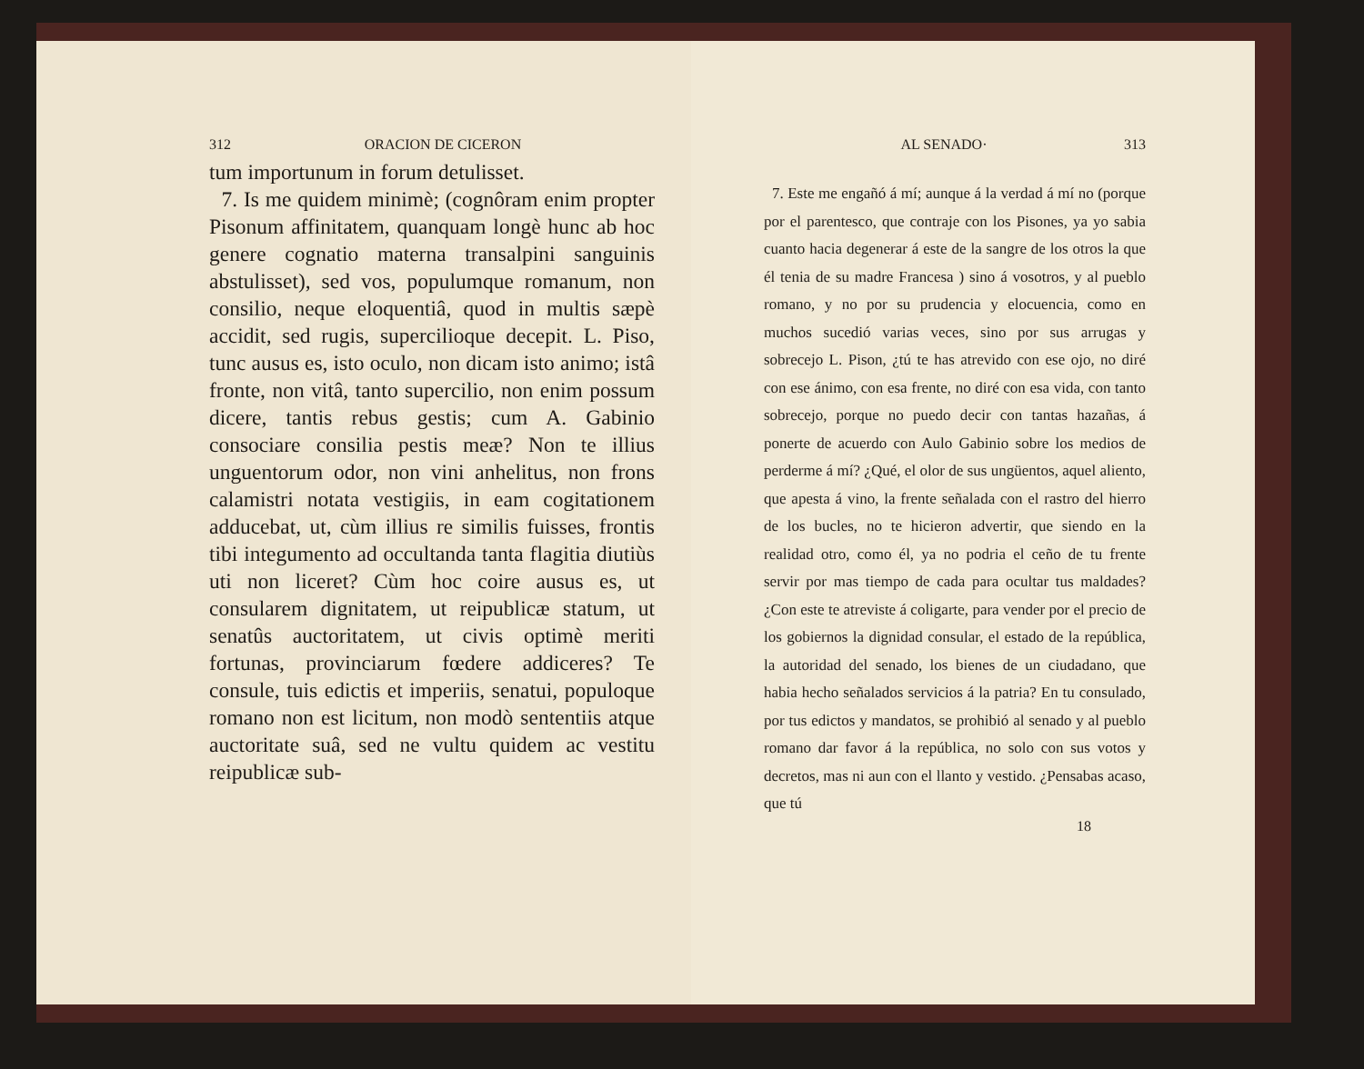312 ORACION DE CICERON
tum importunum in forum detulisset.
7. Is me quidem minimè; (cognôram enim propter Pisonum affinitatem, quanquam longè hunc ab hoc genere cognatio materna transalpini sanguinis abstulisset), sed vos, populumque romanum, non consilio, neque eloquentiâ, quod in multis sæpè accidit, sed rugis, superciliоque decepit. L. Piso, tunc ausus es, isto oculo, non dicam isto animo; istâ fronte, non vitâ, tanto supercilio, non enim possum dicere, tantis rebus gestis; cum A. Gabinio consociare consilia pestis meæ? Non te illius unguentorum odor, non vini anhelitus, non frons calamistri notata vestigiis, in eam cogitationem adducebat, ut, cùm illius re similis fuisses, frontis tibi integumento ad occultanda tanta flagitia diutiùs uti non liceret? Cùm hoc coire ausus es, ut consularem dignitatem, ut reipublicæ statum, ut senatûs auctoritatem, ut civis optimè meriti fortunas, provinciarum fœdere addiceres? Te consule, tuis edictis et imperiis, senatui, populoque romano non est licitum, non modò sententiis atque auctoritate suâ, sed ne vultu quidem ac vestitu reipublicæ sub-
AL SENADO· 313
7. Este me engañó á mí; aunque á la verdad á mí no (porque por el parentesco, que contraje con los Pisones, ya yo sabia cuanto hacia degenerar á este de la sangre de los otros la que él tenia de su madre Francesa ) sino á vosotros, y al pueblo romano, y no por su prudencia y elocuencia, como en muchos sucedió varias veces, sino por sus arrugas y sobrecejo L. Pison, ¿tú te has atrevido con ese ojo, no diré con ese ánimo, con esa frente, no diré con esa vida, con tanto sobrecejo, porque no puedo decir con tantas hazañas, á ponerte de acuerdo con Aulo Gabinio sobre los medios de perderme á mí? ¿Qué, el olor de sus ungüentos, aquel aliento, que apesta á vino, la frente señalada con el rastro del hierro de los bucles, no te hicieron advertir, que siendo en la realidad otro, como él, ya no podria el ceño de tu frente servir por mas tiempo de cada para ocultar tus maldades? ¿Con este te atreviste á coligarte, para vender por el precio de los gobiernos la dignidad consular, el estado de la república, la autoridad del senado, los bienes de un ciudadano, que habia hecho señalados servicios á la patria? En tu consulado, por tus edictos y mandatos, se prohibió al senado y al pueblo romano dar favor á la república, no solo con sus votos y decretos, mas ni aun con el llanto y vestido. ¿Pensabas acaso, que tú
18